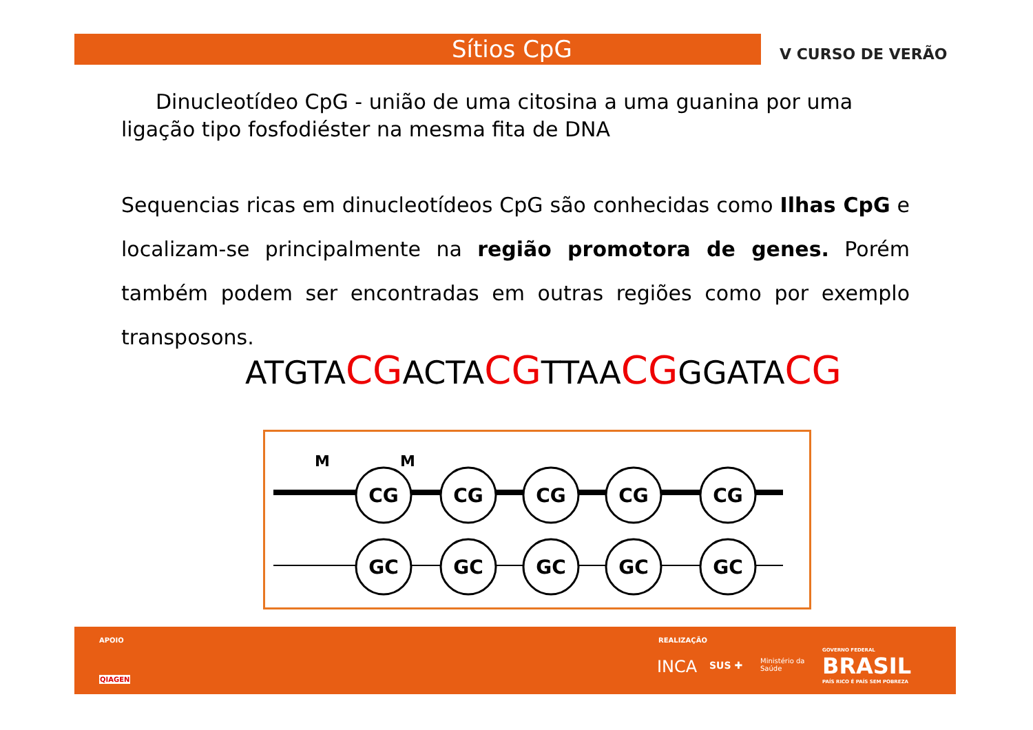Sítios CpG V CURSO DE VERÃO
Dinucleotídeo CpG - união de uma citosina a uma guanina por uma ligação tipo fosfodiéster na mesma fita de DNA
Sequencias ricas em dinucleotídeos CpG são conhecidas como Ilhas CpG e localizam-se principalmente na região promotora de genes. Porém também podem ser encontradas em outras regiões como por exemplo transposons.
ATGTACGACTACGTTAACGGGATACG
M
M
CG
CG
CG
CG
CG
GC
GC
GC
GC
GC
APOIO
QIAGEN
REALIZAÇÃO
INCA SUS ✚
Ministério da
Saúde
GOVERNO FEDERAL
BRASIL
PAÍS RICO É PAÍS SEM POBREZA